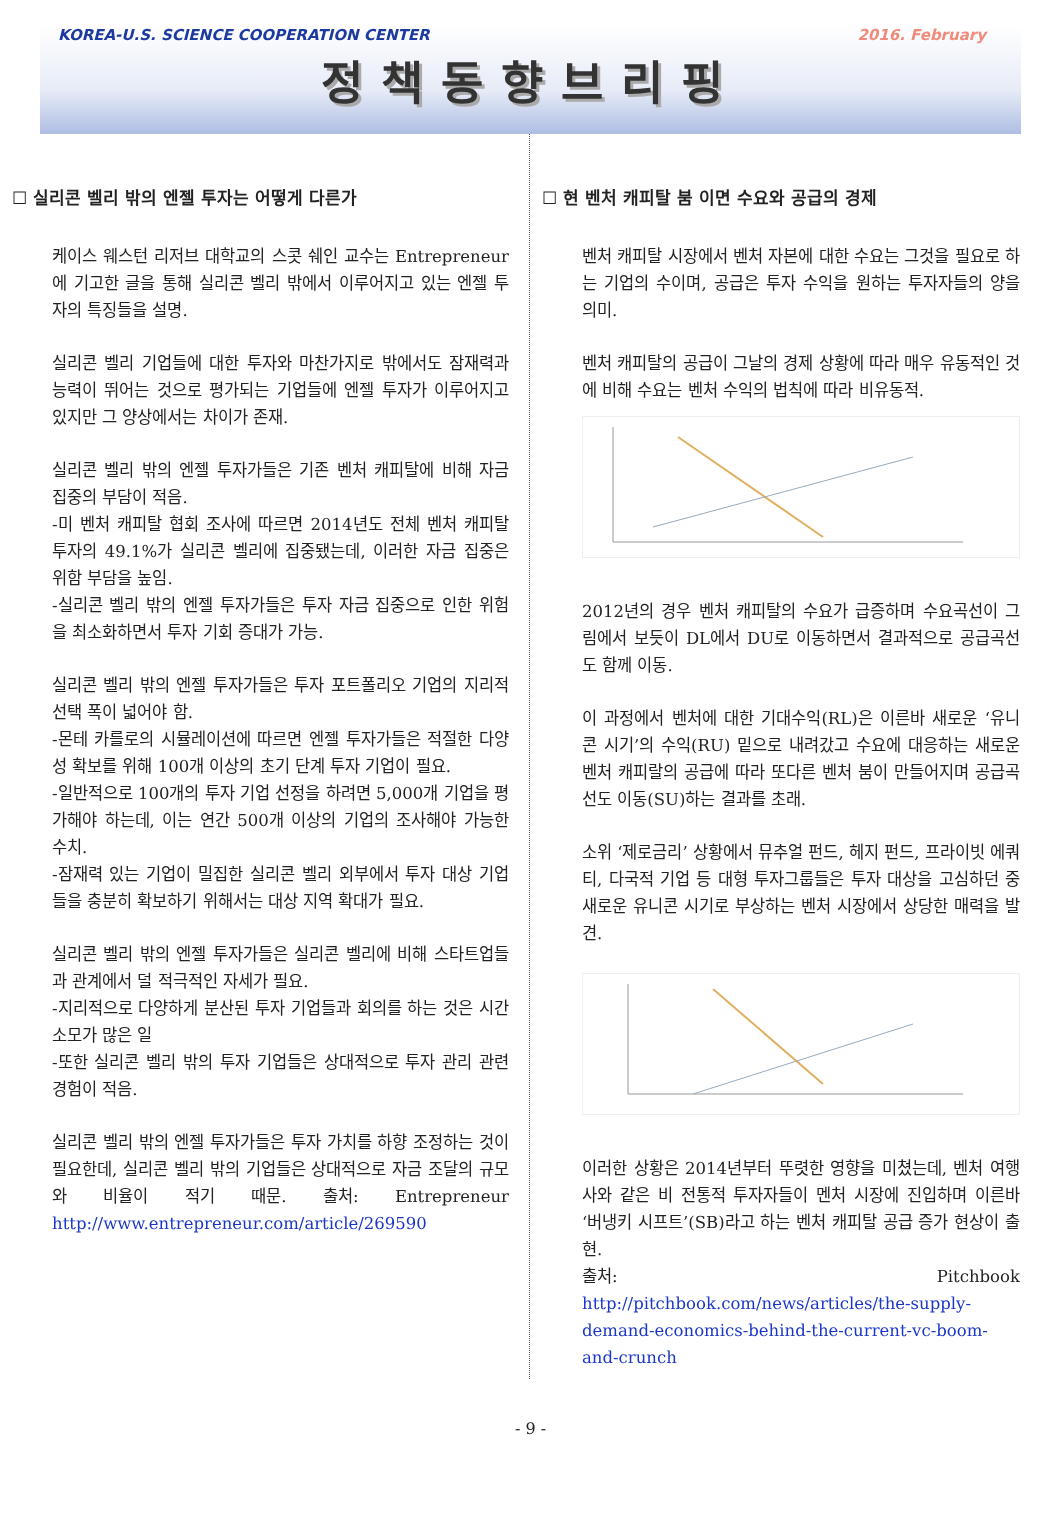KOREA-U.S. SCIENCE COOPERATION CENTER 2016. February
정책동향브리핑
☐ 실리콘 벨리 밖의 엔젤 투자는 어떻게 다른가
케이스 웨스턴 리저브 대학교의 스콧 쉐인 교수는 Entrepreneur에 기고한 글을 통해 실리콘 벨리 밖에서 이루어지고 있는 엔젤 투자의 특징들을 설명.
실리콘 벨리 기업들에 대한 투자와 마찬가지로 밖에서도 잠재력과 능력이 뛰어는 것으로 평가되는 기업들에 엔젤 투자가 이루어지고 있지만 그 양상에서는 차이가 존재.
실리콘 벨리 밖의 엔젤 투자가들은 기존 벤처 캐피탈에 비해 자금 집중의 부담이 적음.
-미 벤처 캐피탈 협회 조사에 따르면 2014년도 전체 벤처 캐피탈 투자의 49.1%가 실리콘 벨리에 집중됐는데, 이러한 자금 집중은 위함 부담을 높임.
-실리콘 벨리 밖의 엔젤 투자가들은 투자 자금 집중으로 인한 위험을 최소화하면서 투자 기회 증대가 가능.
실리콘 벨리 밖의 엔젤 투자가들은 투자 포트폴리오 기업의 지리적 선택 폭이 넓어야 함.
-몬테 카를로의 시뮬레이션에 따르면 엔젤 투자가들은 적절한 다양성 확보를 위해 100개 이상의 초기 단계 투자 기업이 필요.
-일반적으로 100개의 투자 기업 선정을 하려면 5,000개 기업을 평가해야 하는데, 이는 연간 500개 이상의 기업의 조사해야 가능한 수치.
-잠재력 있는 기업이 밀집한 실리콘 벨리 외부에서 투자 대상 기업들을 충분히 확보하기 위해서는 대상 지역 확대가 필요.
실리콘 벨리 밖의 엔젤 투자가들은 실리콘 벨리에 비해 스타트업들과 관계에서 덜 적극적인 자세가 필요.
-지리적으로 다양하게 분산된 투자 기업들과 회의를 하는 것은 시간 소모가 많은 일
-또한 실리콘 벨리 밖의 투자 기업들은 상대적으로 투자 관리 관련 경험이 적음.
실리콘 벨리 밖의 엔젤 투자가들은 투자 가치를 하향 조정하는 것이 필요한데, 실리콘 벨리 밖의 기업들은 상대적으로 자금 조달의 규모와 비율이 적기 때문. 출처: Entrepreneur http://www.entrepreneur.com/article/269590
☐ 현 벤처 캐피탈 붐 이면 수요와 공급의 경제
벤처 캐피탈 시장에서 벤처 자본에 대한 수요는 그것을 필요로 하는 기업의 수이며, 공급은 투자 수익을 원하는 투자자들의 양을 의미.
벤처 캐피탈의 공급이 그날의 경제 상황에 따라 매우 유동적인 것에 비해 수요는 벤처 수익의 법칙에 따라 비유동적.
2012년의 경우 벤처 캐피탈의 수요가 급증하며 수요곡선이 그림에서 보듯이 DL에서 DU로 이동하면서 결과적으로 공급곡선도 함께 이동.
이 과정에서 벤처에 대한 기대수익(RL)은 이른바 새로운 ‘유니콘 시기’의 수익(RU) 밑으로 내려갔고 수요에 대응하는 새로운 벤처 캐피랄의 공급에 따라 또다른 벤처 붐이 만들어지며 공급곡선도 이동(SU)하는 결과를 초래.
소위 ‘제로금리’ 상황에서 뮤추얼 펀드, 헤지 펀드, 프라이빗 에쿼티, 다국적 기업 등 대형 투자그룹들은 투자 대상을 고심하던 중 새로운 유니콘 시기로 부상하는 벤처 시장에서 상당한 매력을 발견.
이러한 상황은 2014년부터 뚜렷한 영향을 미쳤는데, 벤처 여행사와 같은 비 전통적 투자자들이 멘처 시장에 진입하며 이른바 ‘버냉키 시프트’(SB)라고 하는 벤처 캐피탈 공급 증가 현상이 출현.
출처: Pitchbook http://pitchbook.com/news/articles/the-supply-demand-economics-behind-the-current-vc-boom-and-crunch
- 9 -